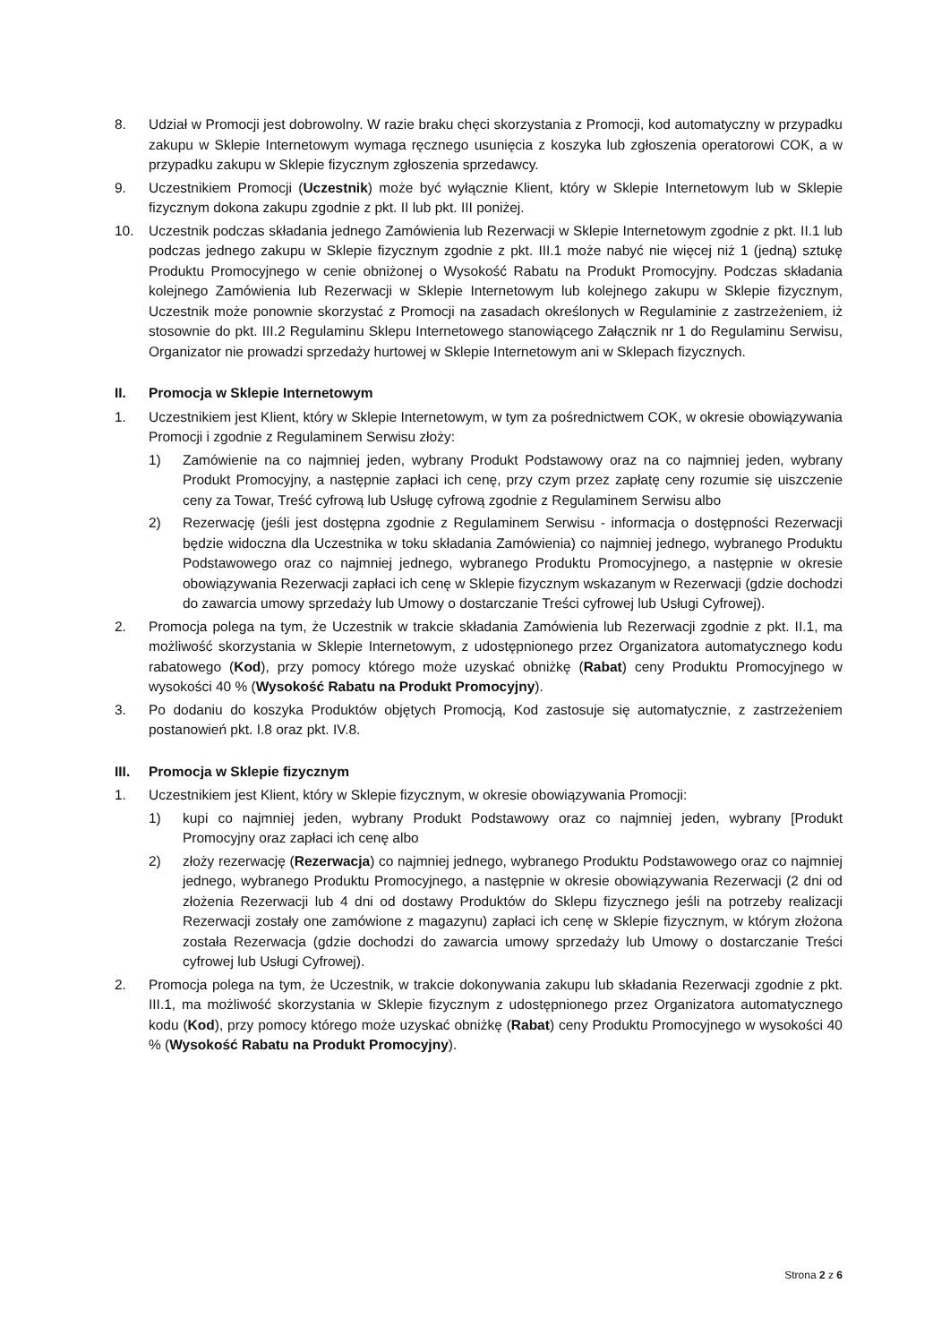8. Udział w Promocji jest dobrowolny. W razie braku chęci skorzystania z Promocji, kod automatyczny w przypadku zakupu w Sklepie Internetowym wymaga ręcznego usunięcia z koszyka lub zgłoszenia operatorowi COK, a w przypadku zakupu w Sklepie fizycznym zgłoszenia sprzedawcy.
9. Uczestnikiem Promocji (Uczestnik) może być wyłącznie Klient, który w Sklepie Internetowym lub w Sklepie fizycznym dokona zakupu zgodnie z pkt. II lub pkt. III poniżej.
10. Uczestnik podczas składania jednego Zamówienia lub Rezerwacji w Sklepie Internetowym zgodnie z pkt. II.1 lub podczas jednego zakupu w Sklepie fizycznym zgodnie z pkt. III.1 może nabyć nie więcej niż 1 (jedną) sztukę Produktu Promocyjnego w cenie obniżonej o Wysokość Rabatu na Produkt Promocyjny. Podczas składania kolejnego Zamówienia lub Rezerwacji w Sklepie Internetowym lub kolejnego zakupu w Sklepie fizycznym, Uczestnik może ponownie skorzystać z Promocji na zasadach określonych w Regulaminie z zastrzeżeniem, iż stosownie do pkt. III.2 Regulaminu Sklepu Internetowego stanowiącego Załącznik nr 1 do Regulaminu Serwisu, Organizator nie prowadzi sprzedaży hurtowej w Sklepie Internetowym ani w Sklepach fizycznych.
II. Promocja w Sklepie Internetowym
1. Uczestnikiem jest Klient, który w Sklepie Internetowym, w tym za pośrednictwem COK, w okresie obowiązywania Promocji i zgodnie z Regulaminem Serwisu złoży:
1) Zamówienie na co najmniej jeden, wybrany Produkt Podstawowy oraz na co najmniej jeden, wybrany Produkt Promocyjny, a następnie zapłaci ich cenę, przy czym przez zapłatę ceny rozumie się uiszczenie ceny za Towar, Treść cyfrową lub Usługę cyfrową zgodnie z Regulaminem Serwisu albo
2) Rezerwację (jeśli jest dostępna zgodnie z Regulaminem Serwisu - informacja o dostępności Rezerwacji będzie widoczna dla Uczestnika w toku składania Zamówienia) co najmniej jednego, wybranego Produktu Podstawowego oraz co najmniej jednego, wybranego Produktu Promocyjnego, a następnie w okresie obowiązywania Rezerwacji zapłaci ich cenę w Sklepie fizycznym wskazanym w Rezerwacji (gdzie dochodzi do zawarcia umowy sprzedaży lub Umowy o dostarczanie Treści cyfrowej lub Usługi Cyfrowej).
2. Promocja polega na tym, że Uczestnik w trakcie składania Zamówienia lub Rezerwacji zgodnie z pkt. II.1, ma możliwość skorzystania w Sklepie Internetowym, z udostępnionego przez Organizatora automatycznego kodu rabatowego (Kod), przy pomocy którego może uzyskać obniżkę (Rabat) ceny Produktu Promocyjnego w wysokości 40 % (Wysokość Rabatu na Produkt Promocyjny).
3. Po dodaniu do koszyka Produktów objętych Promocją, Kod zastosuje się automatycznie, z zastrzeżeniem postanowień pkt. I.8 oraz pkt. IV.8.
III. Promocja w Sklepie fizycznym
1. Uczestnikiem jest Klient, który w Sklepie fizycznym, w okresie obowiązywania Promocji:
1) kupi co najmniej jeden, wybrany Produkt Podstawowy oraz co najmniej jeden, wybrany [Produkt Promocyjny oraz zapłaci ich cenę albo
2) złoży rezerwację (Rezerwacja) co najmniej jednego, wybranego Produktu Podstawowego oraz co najmniej jednego, wybranego Produktu Promocyjnego, a następnie w okresie obowiązywania Rezerwacji (2 dni od złożenia Rezerwacji lub 4 dni od dostawy Produktów do Sklepu fizycznego jeśli na potrzeby realizacji Rezerwacji zostały one zamówione z magazynu) zapłaci ich cenę w Sklepie fizycznym, w którym złożona została Rezerwacja (gdzie dochodzi do zawarcia umowy sprzedaży lub Umowy o dostarczanie Treści cyfrowej lub Usługi Cyfrowej).
2. Promocja polega na tym, że Uczestnik, w trakcie dokonywania zakupu lub składania Rezerwacji zgodnie z pkt. III.1, ma możliwość skorzystania w Sklepie fizycznym z udostępnionego przez Organizatora automatycznego kodu (Kod), przy pomocy którego może uzyskać obniżkę (Rabat) ceny Produktu Promocyjnego w wysokości 40 % (Wysokość Rabatu na Produkt Promocyjny).
Strona 2 z 6